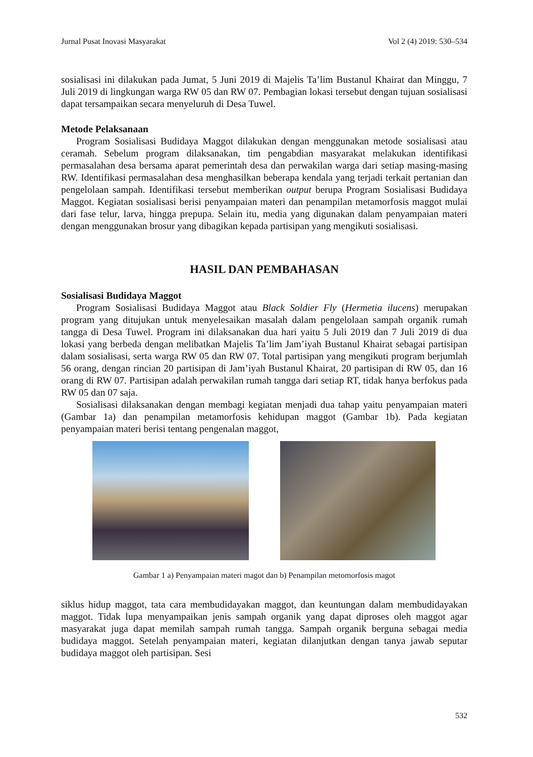Jurnal Pusat Inovasi Masyarakat Vol 2 (4) 2019: 530–534
sosialisasi ini dilakukan pada Jumat, 5 Juni 2019 di Majelis Ta’lim Bustanul Khairat dan Minggu, 7 Juli 2019 di lingkungan warga RW 05 dan RW 07. Pembagian lokasi tersebut dengan tujuan sosialisasi dapat tersampaikan secara menyeluruh di Desa Tuwel.
Metode Pelaksanaan
Program Sosialisasi Budidaya Maggot dilakukan dengan menggunakan metode sosialisasi atau ceramah. Sebelum program dilaksanakan, tim pengabdian masyarakat melakukan identifikasi permasalahan desa bersama aparat pemerintah desa dan perwakilan warga dari setiap masing-masing RW. Identifikasi permasalahan desa menghasilkan beberapa kendala yang terjadi terkait pertanian dan pengelolaan sampah. Identifikasi tersebut memberikan output berupa Program Sosialisasi Budidaya Maggot. Kegiatan sosialisasi berisi penyampaian materi dan penampilan metamorfosis maggot mulai dari fase telur, larva, hingga prepupa. Selain itu, media yang digunakan dalam penyampaian materi dengan menggunakan brosur yang dibagikan kepada partisipan yang mengikuti sosialisasi.
HASIL DAN PEMBAHASAN
Sosialisasi Budidaya Maggot
Program Sosialisasi Budidaya Maggot atau Black Soldier Fly (Hermetia ilucens) merupakan program yang ditujukan untuk menyelesaikan masalah dalam pengelolaan sampah organik rumah tangga di Desa Tuwel. Program ini dilaksanakan dua hari yaitu 5 Juli 2019 dan 7 Juli 2019 di dua lokasi yang berbeda dengan melibatkan Majelis Ta’lim Jam’iyah Bustanul Khairat sebagai partisipan dalam sosialisasi, serta warga RW 05 dan RW 07. Total partisipan yang mengikuti program berjumlah 56 orang, dengan rincian 20 partisipan di Jam’iyah Bustanul Khairat, 20 partisipan di RW 05, dan 16 orang di RW 07. Partisipan adalah perwakilan rumah tangga dari setiap RT, tidak hanya berfokus pada RW 05 dan 07 saja.
Sosialisasi dilaksanakan dengan membagi kegiatan menjadi dua tahap yaitu penyampaian materi (Gambar 1a) dan penampilan metamorfosis kehidupan maggot (Gambar 1b). Pada kegiatan penyampaian materi berisi tentang pengenalan maggot,
Gambar 1 a) Penyampaian materi magot dan b) Penampilan metomorfosis magot
siklus hidup maggot, tata cara membudidayakan maggot, dan keuntungan dalam membudidayakan maggot. Tidak lupa menyampaikan jenis sampah organik yang dapat diproses oleh maggot agar masyarakat juga dapat memilah sampah rumah tangga. Sampah organik berguna sebagai media budidaya maggot. Setelah penyampaian materi, kegiatan dilanjutkan dengan tanya jawab seputar budidaya maggot oleh partisipan. Sesi
532